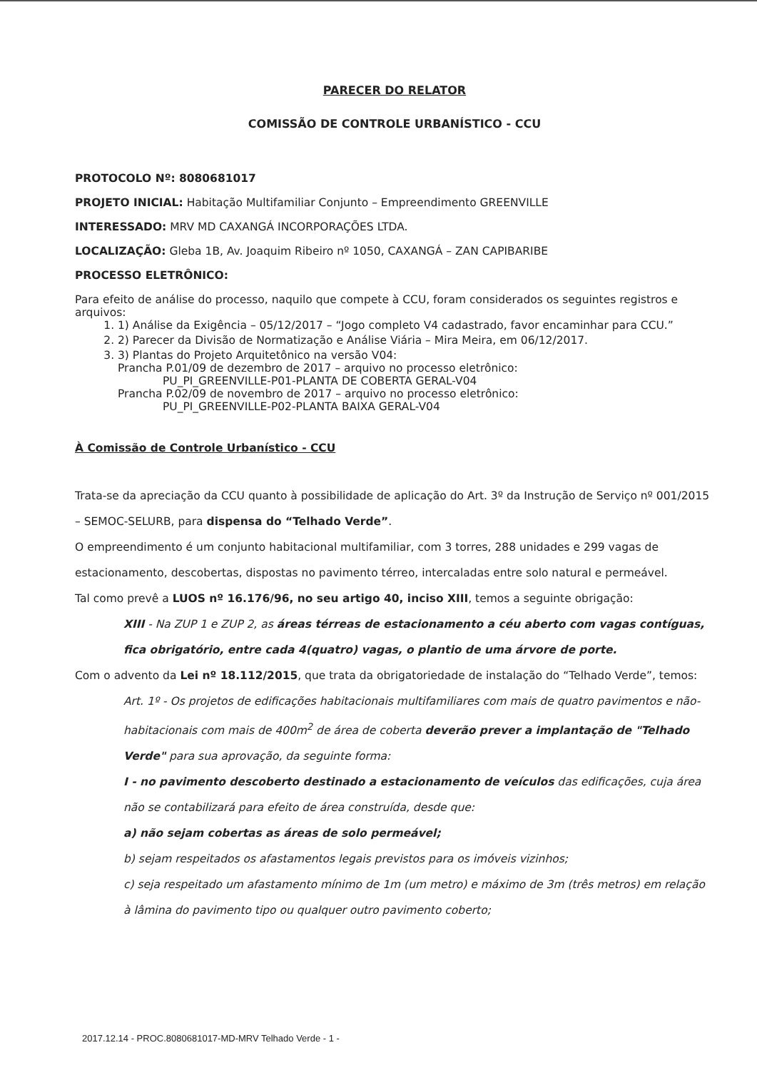PARECER DO RELATOR
COMISSÃO DE CONTROLE URBANÍSTICO - CCU
PROTOCOLO Nº: 8080681017
PROJETO INICIAL: Habitação Multifamiliar Conjunto – Empreendimento GREENVILLE
INTERESSADO: MRV MD CAXANGÁ INCORPORAÇÕES LTDA.
LOCALIZAÇÃO: Gleba 1B, Av. Joaquim Ribeiro nº 1050, CAXANGÁ – ZAN CAPIBARIBE
PROCESSO ELETRÔNICO:
Para efeito de análise do processo, naquilo que compete à CCU, foram considerados os seguintes registros e arquivos:
1. 1) Análise da Exigência – 05/12/2017 – “Jogo completo V4 cadastrado, favor encaminhar para CCU.”
2. 2) Parecer da Divisão de Normatização e Análise Viária – Mira Meira, em 06/12/2017.
3. 3) Plantas do Projeto Arquitetônico na versão V04:
Prancha P.01/09 de dezembro de 2017 – arquivo no processo eletrônico:
PU_PI_GREENVILLE-P01-PLANTA DE COBERTA GERAL-V04
Prancha P.02/09 de novembro de 2017 – arquivo no processo eletrônico:
PU_PI_GREENVILLE-P02-PLANTA BAIXA GERAL-V04
À Comissão de Controle Urbanístico - CCU
Trata-se da apreciação da CCU quanto à possibilidade de aplicação do Art. 3º da Instrução de Serviço nº 001/2015 – SEMOC-SELURB, para dispensa do “Telhado Verde”.
O empreendimento é um conjunto habitacional multifamiliar, com 3 torres, 288 unidades e 299 vagas de estacionamento, descobertas, dispostas no pavimento térreo, intercaladas entre solo natural e permeável.
Tal como prevê a LUOS nº 16.176/96, no seu artigo 40, inciso XIII, temos a seguinte obrigação:
XIII - Na ZUP 1 e ZUP 2, as áreas térreas de estacionamento a céu aberto com vagas contíguas, fica obrigatório, entre cada 4(quatro) vagas, o plantio de uma árvore de porte.
Com o advento da Lei nº 18.112/2015, que trata da obrigatoriedade de instalação do “Telhado Verde”, temos:
Art. 1º - Os projetos de edificações habitacionais multifamiliares com mais de quatro pavimentos e não-habitacionais com mais de 400m<sup>2</sup> de área de coberta deverão prever a implantação de "Telhado Verde" para sua aprovação, da seguinte forma:
I - no pavimento descoberto destinado a estacionamento de veículos das edificações, cuja área não se contabilizará para efeito de área construída, desde que:
a) não sejam cobertas as áreas de solo permeável;
b) sejam respeitados os afastamentos legais previstos para os imóveis vizinhos;
c) seja respeitado um afastamento mínimo de 1m (um metro) e máximo de 3m (três metros) em relação à lâmina do pavimento tipo ou qualquer outro pavimento coberto;
2017.12.14 - PROC.8080681017-MD-MRV Telhado Verde - 1 -